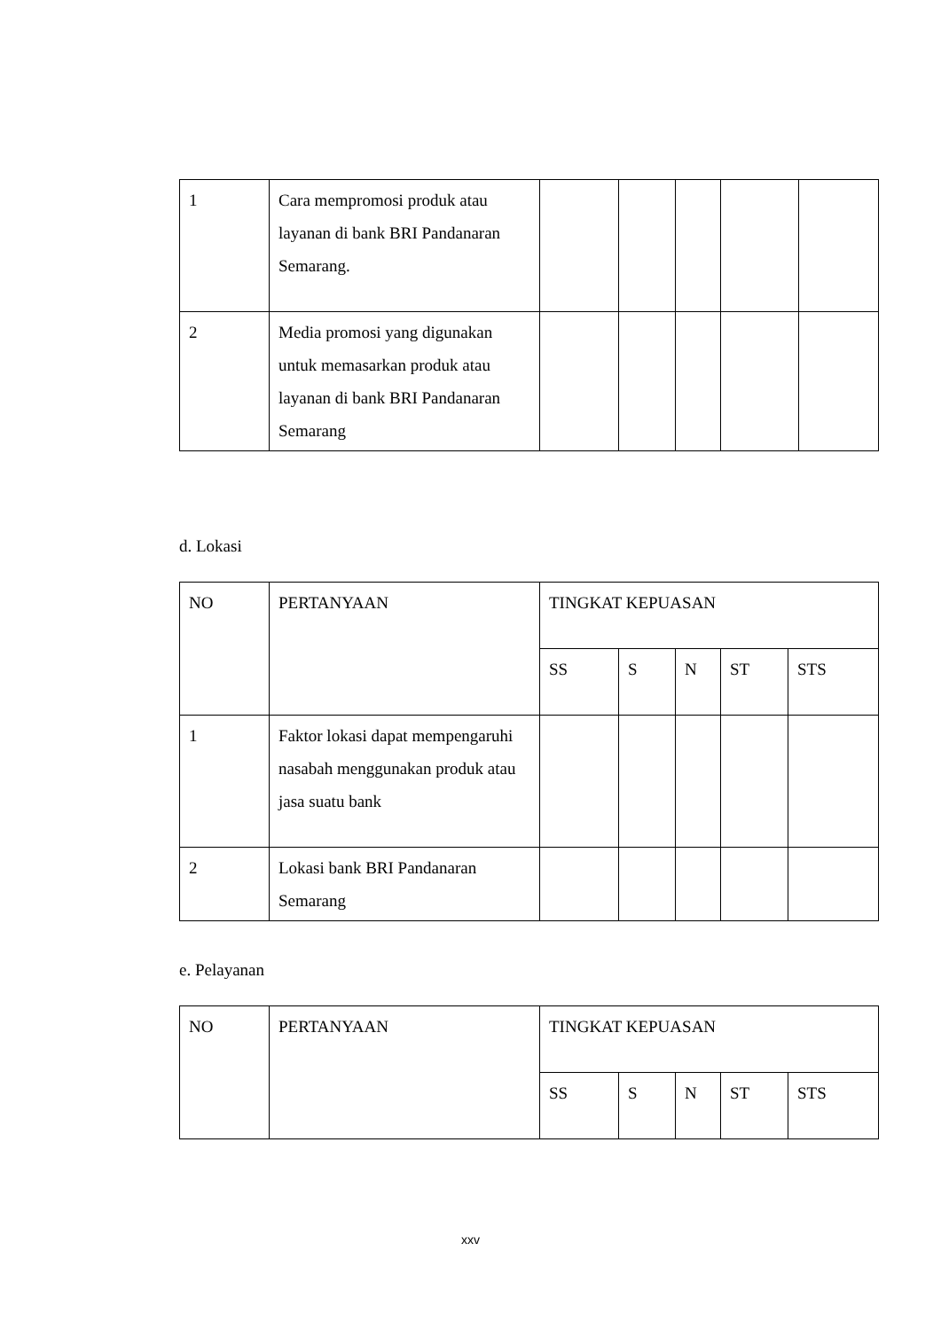| 1 | Cara mempromosi produk atau layanan di bank BRI Pandanaran Semarang. | | | | | |
| 2 | Media promosi yang digunakan untuk memasarkan produk atau layanan di bank BRI Pandanaran Semarang | | | | | |
d. Lokasi
| NO | PERTANYAAN | TINGKAT KEPUASAN | | | | |
| | | SS | S | N | ST | STS |
| 1 | Faktor lokasi dapat mempengaruhi nasabah menggunakan produk atau jasa suatu bank | | | | | |
| 2 | Lokasi bank BRI Pandanaran Semarang | | | | | |
e. Pelayanan
| NO | PERTANYAAN | TINGKAT KEPUASAN | | | | |
| | | SS | S | N | ST | STS |
xxv